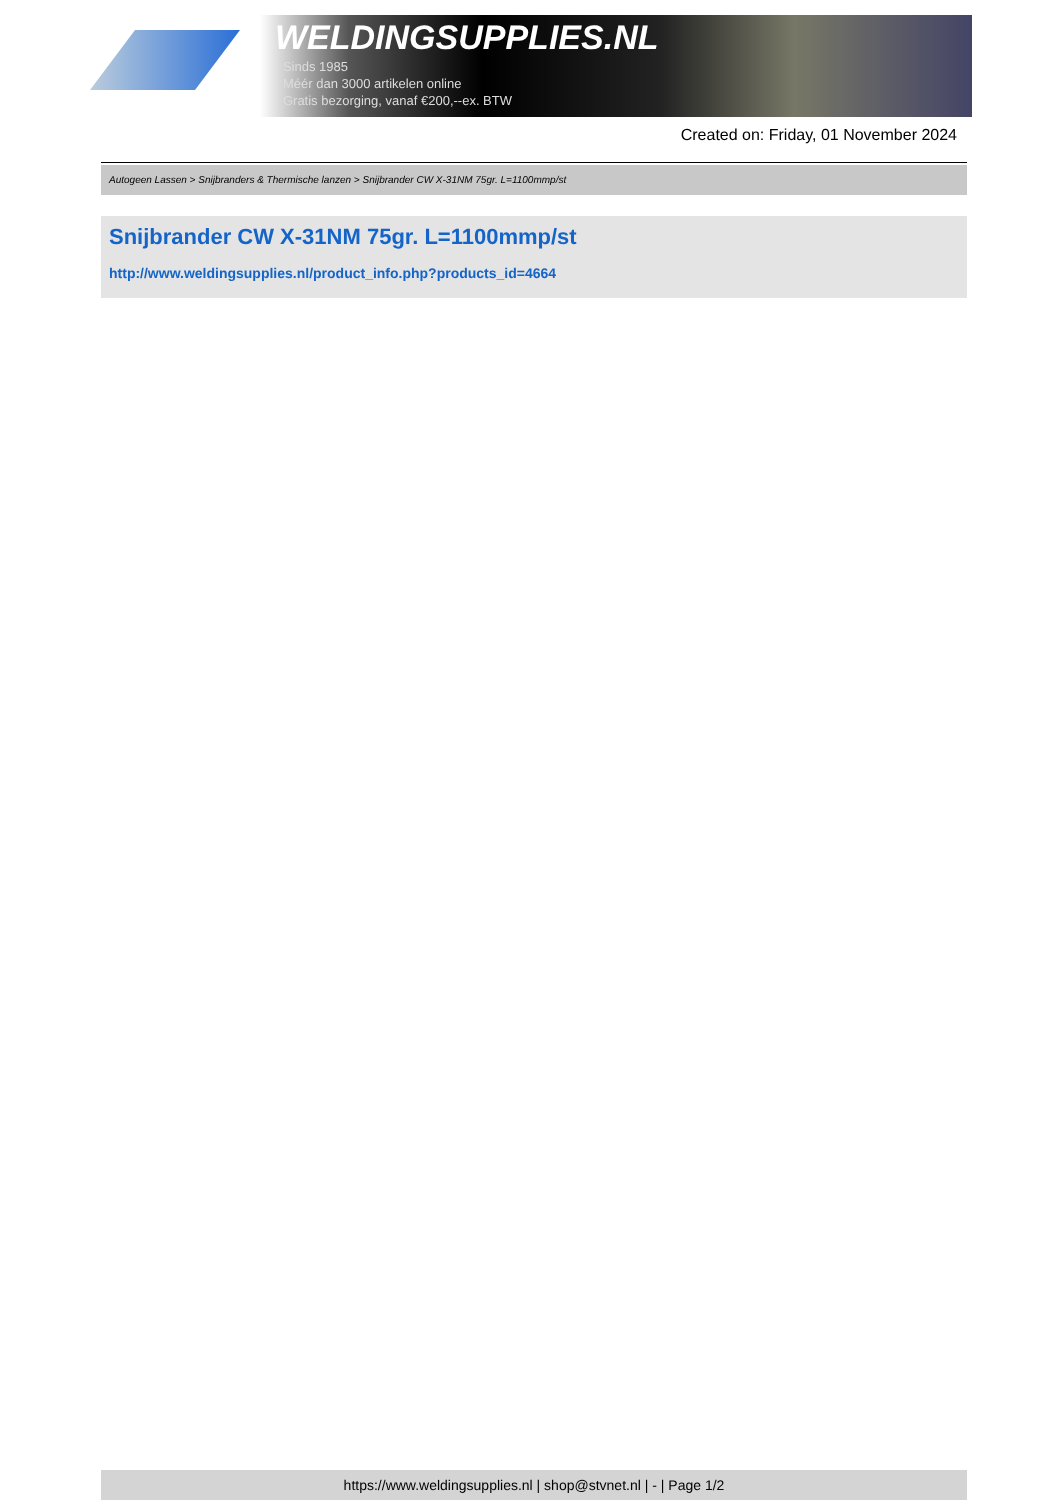WELDINGSUPPLIES.NL
- Sinds 1985
- Méér dan 3000 artikelen online
- Gratis bezorging, vanaf €200,--ex. BTW
Created on: Friday, 01 November 2024
Autogeen Lassen > Snijbranders & Thermische lanzen > Snijbrander CW X-31NM 75gr. L=1100mmp/st
Snijbrander CW X-31NM 75gr. L=1100mmp/st
http://www.weldingsupplies.nl/product_info.php?products_id=4664
https://www.weldingsupplies.nl | shop@stvnet.nl | - | Page 1/2